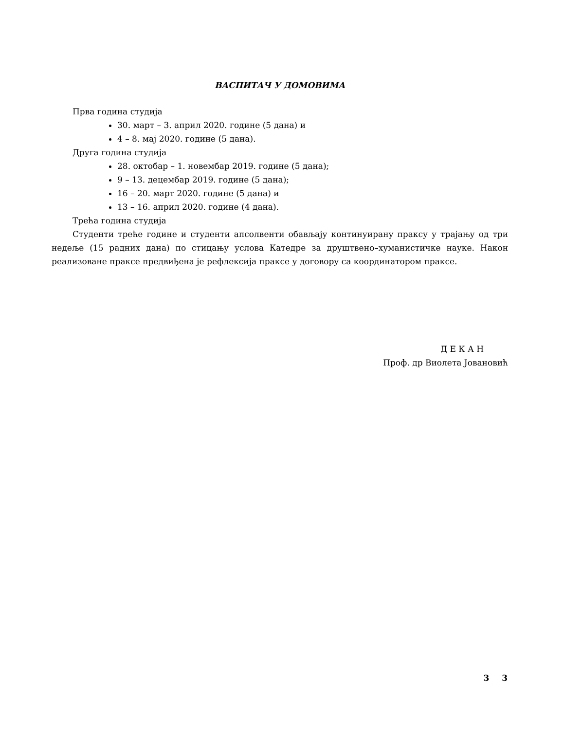ВАСПИТАЧ У ДОМОВИМА
Прва година студија
30. март – 3. април 2020. године (5 дана) и
4 – 8. мај 2020. године (5 дана).
Друга година студија
28. октобар – 1. новембар 2019. године (5 дана);
9 – 13. децембар 2019. године (5 дана);
16 – 20. март 2020. године (5 дана) и
13 – 16. април 2020. године (4 дана).
Трећа година студија
Студенти треће године и студенти апсолвенти обављају континуирану праксу у трајању од три недеље (15 радних дана) по стицању услова Катедре за друштвено–хуманистичке науке. Након реализоване праксе предвиђена је рефлексија праксе у договору са координатором праксе.
Д Е К А Н
Проф. др Виолета Јовановић
3 3